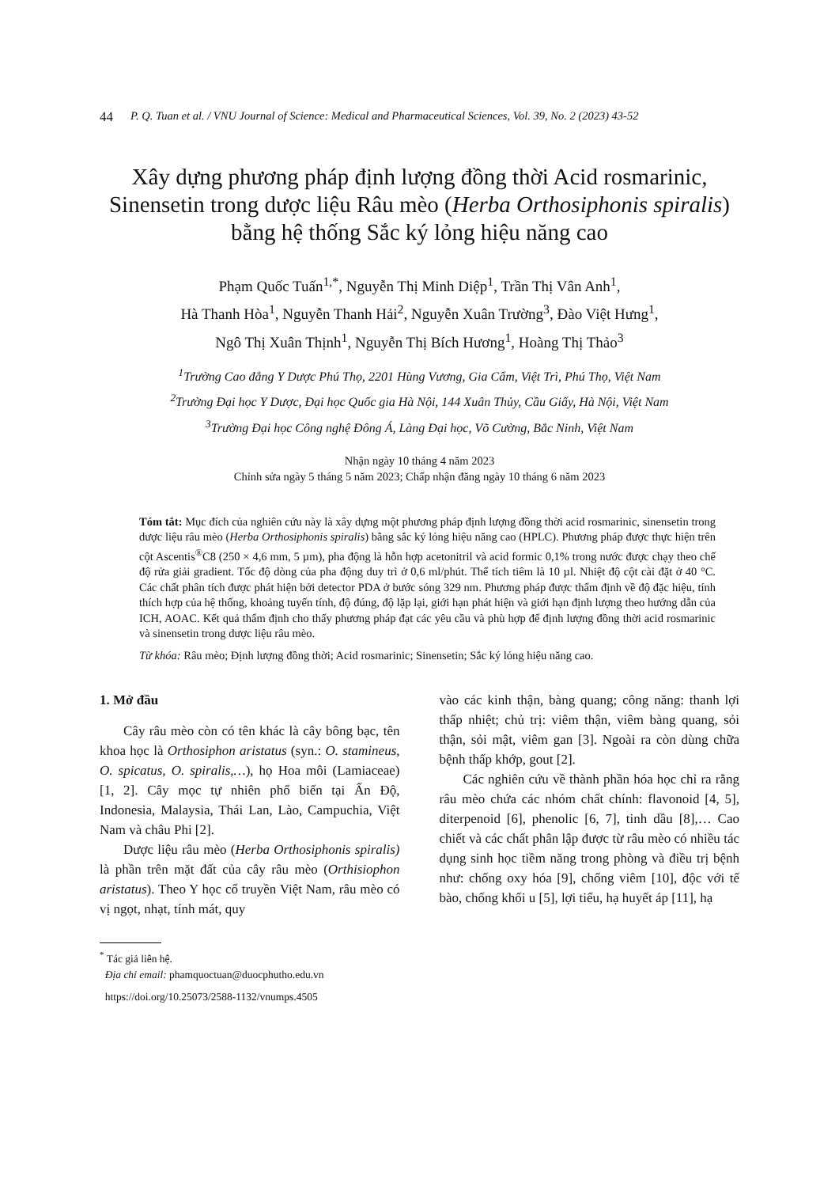44 P. Q. Tuan et al. / VNU Journal of Science: Medical and Pharmaceutical Sciences, Vol. 39, No. 2 (2023) 43-52
Xây dựng phương pháp định lượng đồng thời Acid rosmarinic, Sinensetin trong dược liệu Râu mèo (Herba Orthosiphonis spiralis) bằng hệ thống Sắc ký lỏng hiệu năng cao
Phạm Quốc Tuấn<sup>1,*</sup>, Nguyễn Thị Minh Diệp<sup>1</sup>, Trần Thị Vân Anh<sup>1</sup>,
Hà Thanh Hòa<sup>1</sup>, Nguyễn Thanh Hải<sup>2</sup>, Nguyễn Xuân Trường<sup>3</sup>, Đào Việt Hưng<sup>1</sup>,
Ngô Thị Xuân Thịnh<sup>1</sup>, Nguyễn Thị Bích Hương<sup>1</sup>, Hoàng Thị Thảo<sup>3</sup>
<sup>1</sup> Trường Cao đẳng Y Dược Phú Thọ, 2201 Hùng Vương, Gia Cẩm, Việt Trì, Phú Thọ, Việt Nam
<sup>2</sup> Trường Đại học Y Dược, Đại học Quốc gia Hà Nội, 144 Xuân Thủy, Cầu Giấy, Hà Nội, Việt Nam
<sup>3</sup> Trường Đại học Công nghệ Đông Á, Làng Đại học, Võ Cường, Bắc Ninh, Việt Nam
Nhận ngày 10 tháng 4 năm 2023
Chỉnh sửa ngày 5 tháng 5 năm 2023; Chấp nhận đăng ngày 10 tháng 6 năm 2023
Tóm tắt: Mục đích của nghiên cứu này là xây dựng một phương pháp định lượng đồng thời acid rosmarinic, sinensetin trong dược liệu râu mèo (Herba Orthosiphonis spiralis) bằng sắc ký lỏng hiệu năng cao (HPLC). Phương pháp được thực hiện trên cột Ascentis<sup>®</sup>C8 (250 × 4,6 mm, 5 µm), pha động là hỗn hợp acetonitril và acid formic 0,1% trong nước được chạy theo chế độ rửa giải gradient. Tốc độ dòng của pha động duy trì ở 0,6 ml/phút. Thể tích tiêm là 10 µl. Nhiệt độ cột cài đặt ở 40 °C. Các chất phân tích được phát hiện bởi detector PDA ở bước sóng 329 nm. Phương pháp được thẩm định về độ đặc hiệu, tính thích hợp của hệ thống, khoảng tuyến tính, độ đúng, độ lặp lại, giới hạn phát hiện và giới hạn định lượng theo hướng dẫn của ICH, AOAC. Kết quả thẩm định cho thấy phương pháp đạt các yêu cầu và phù hợp để định lượng đồng thời acid rosmarinic và sinensetin trong dược liệu râu mèo.
Từ khóa: Râu mèo; Định lượng đồng thời; Acid rosmarinic; Sinensetin; Sắc ký lỏng hiệu năng cao.
1. Mở đầu
Cây râu mèo còn có tên khác là cây bông bạc, tên khoa học là Orthosiphon aristatus (syn.: O. stamineus, O. spicatus, O. spiralis,…), họ Hoa môi (Lamiaceae) [1, 2]. Cây mọc tự nhiên phổ biến tại Ấn Độ, Indonesia, Malaysia, Thái Lan, Lào, Campuchia, Việt Nam và châu Phi [2].
Dược liệu râu mèo (Herba Orthosiphonis spiralis) là phần trên mặt đất của cây râu mèo (Orthisiophon aristatus). Theo Y học cổ truyền Việt Nam, râu mèo có vị ngọt, nhạt, tính mát, quy
<sup>*</sup> Tác giả liên hệ.
Địa chỉ email: phamquoctuan@duocphutho.edu.vn
https://doi.org/10.25073/2588-1132/vnumps.4505
vào các kinh thận, bàng quang; công năng: thanh lợi thấp nhiệt; chủ trị: viêm thận, viêm bàng quang, sỏi thận, sỏi mật, viêm gan [3]. Ngoài ra còn dùng chữa bệnh thấp khớp, gout [2].
Các nghiên cứu về thành phần hóa học chỉ ra rằng râu mèo chứa các nhóm chất chính: flavonoid [4, 5], diterpenoid [6], phenolic [6, 7], tinh dầu [8],… Cao chiết và các chất phân lập được từ râu mèo có nhiều tác dụng sinh học tiềm năng trong phòng và điều trị bệnh như: chống oxy hóa [9], chống viêm [10], độc với tế bào, chống khối u [5], lợi tiểu, hạ huyết áp [11], hạ